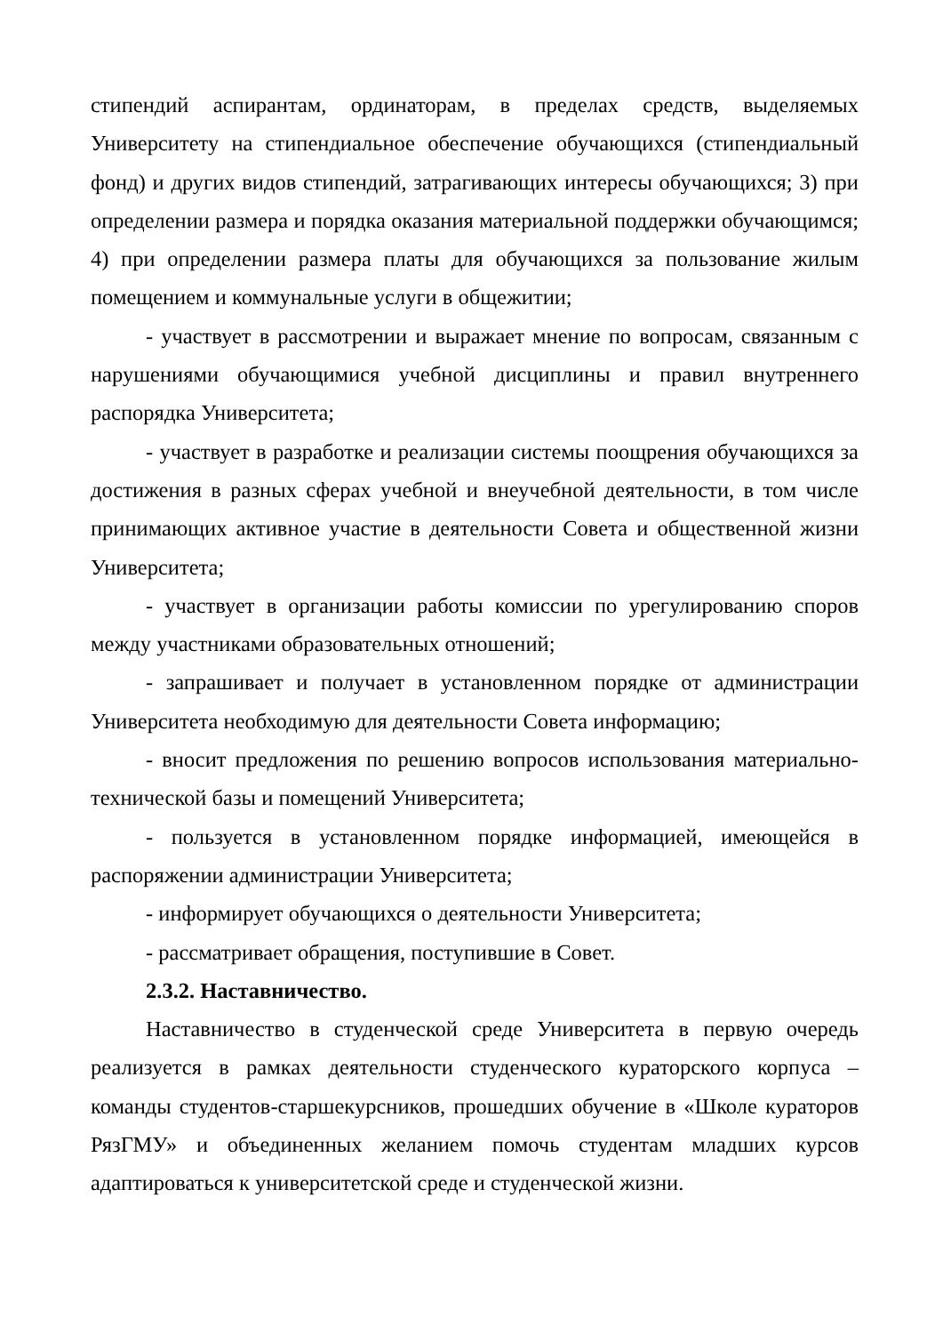стипендий аспирантам, ординаторам, в пределах средств, выделяемых Университету на стипендиальное обеспечение обучающихся (стипендиальный фонд) и других видов стипендий, затрагивающих интересы обучающихся; 3) при определении размера и порядка оказания материальной поддержки обучающимся; 4) при определении размера платы для обучающихся за пользование жилым помещением и коммунальные услуги в общежитии;
- участвует в рассмотрении и выражает мнение по вопросам, связанным с нарушениями обучающимися учебной дисциплины и правил внутреннего распорядка Университета;
- участвует в разработке и реализации системы поощрения обучающихся за достижения в разных сферах учебной и внеучебной деятельности, в том числе принимающих активное участие в деятельности Совета и общественной жизни Университета;
- участвует в организации работы комиссии по урегулированию споров между участниками образовательных отношений;
- запрашивает и получает в установленном порядке от администрации Университета необходимую для деятельности Совета информацию;
- вносит предложения по решению вопросов использования материально-технической базы и помещений Университета;
- пользуется в установленном порядке информацией, имеющейся в распоряжении администрации Университета;
- информирует обучающихся о деятельности Университета;
- рассматривает обращения, поступившие в Совет.
2.3.2. Наставничество.
Наставничество в студенческой среде Университета в первую очередь реализуется в рамках деятельности студенческого кураторского корпуса – команды студентов-старшекурсников, прошедших обучение в «Школе кураторов РязГМУ» и объединенных желанием помочь студентам младших курсов адаптироваться к университетской среде и студенческой жизни.